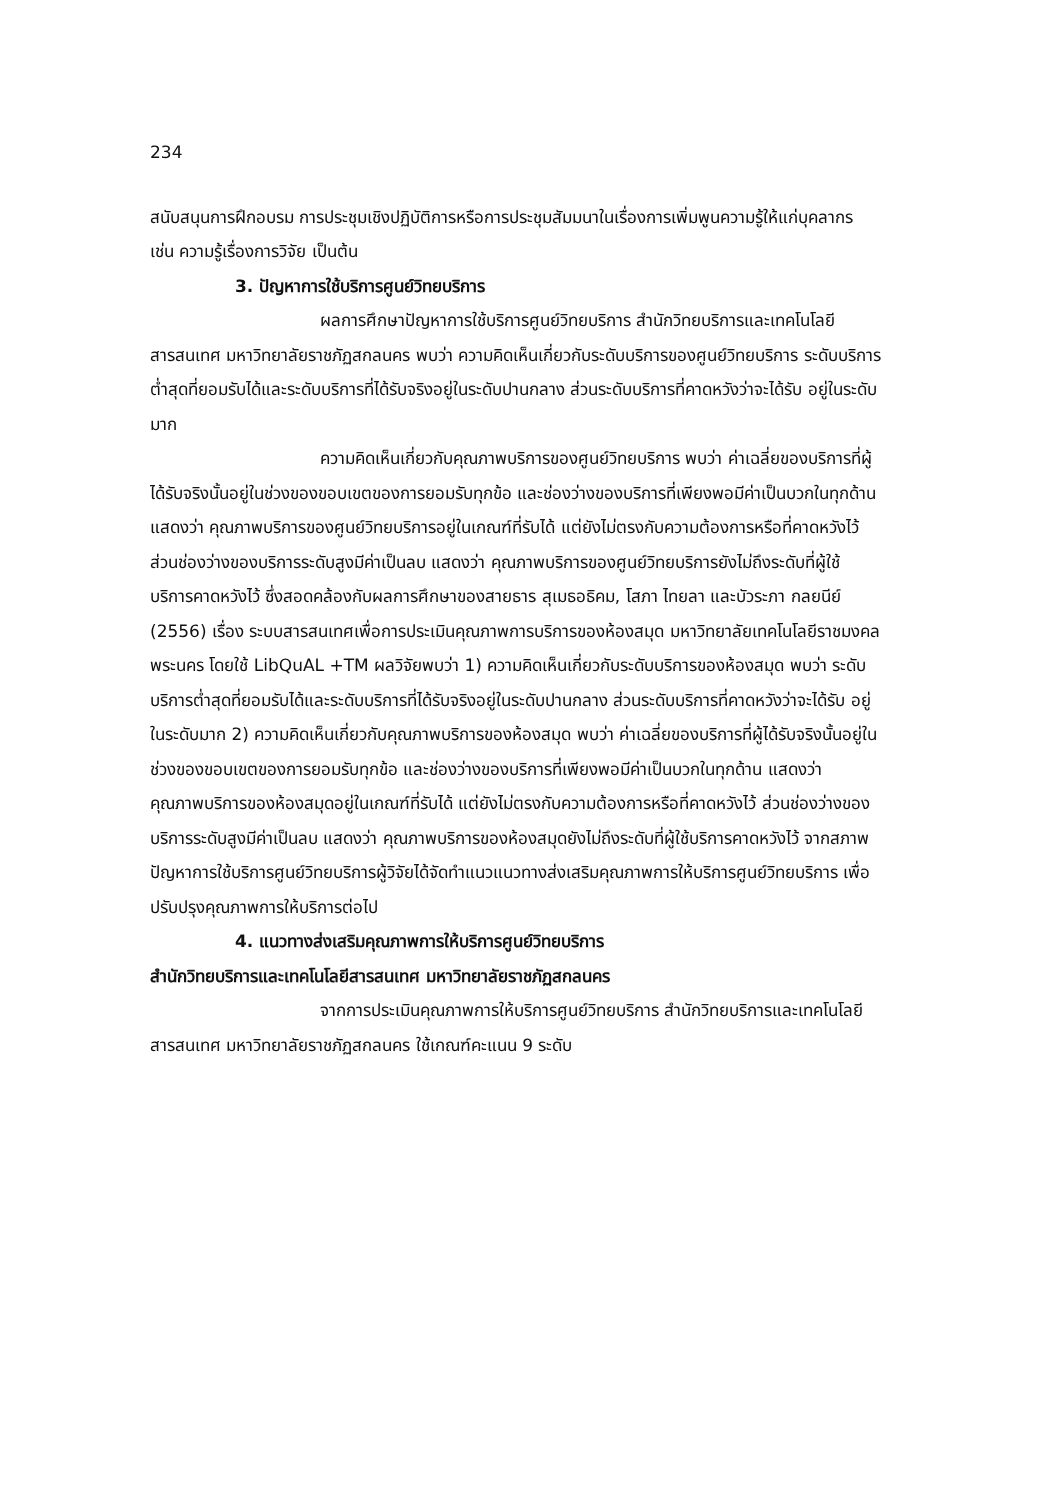234
สนับสนุนการฝึกอบรม การประชุมเชิงปฏิบัติการหรือการประชุมสัมมนาในเรื่องการเพิ่มพูนความรู้ให้แก่บุคลากร เช่น ความรู้เรื่องการวิจัย เป็นต้น
3. ปัญหาการใช้บริการศูนย์วิทยบริการ
ผลการศึกษาปัญหาการใช้บริการศูนย์วิทยบริการ สำนักวิทยบริการและเทคโนโลยีสารสนเทศ มหาวิทยาลัยราชภัฏสกลนคร พบว่า ความคิดเห็นเกี่ยวกับระดับบริการของศูนย์วิทยบริการ ระดับบริการต่ำสุดที่ยอมรับได้และระดับบริการที่ได้รับจริงอยู่ในระดับปานกลาง ส่วนระดับบริการที่คาดหวังว่าจะได้รับ อยู่ในระดับมาก
ความคิดเห็นเกี่ยวกับคุณภาพบริการของศูนย์วิทยบริการ พบว่า ค่าเฉลี่ยของบริการที่ผู้ได้รับจริงนั้นอยู่ในช่วงของขอบเขตของการยอมรับทุกข้อ และช่องว่างของบริการที่เพียงพอมีค่าเป็นบวกในทุกด้าน แสดงว่า คุณภาพบริการของศูนย์วิทยบริการอยู่ในเกณฑ์ที่รับได้ แต่ยังไม่ตรงกับความต้องการหรือที่คาดหวังไว้ ส่วนช่องว่างของบริการระดับสูงมีค่าเป็นลบ แสดงว่า คุณภาพบริการของศูนย์วิทยบริการยังไม่ถึงระดับที่ผู้ใช้บริการคาดหวังไว้ ซึ่งสอดคล้องกับผลการศึกษาของสายธาร สุเมธอธิคม, โสภา ไทยลา และบัวระภา กลยนีย์ (2556) เรื่อง ระบบสารสนเทศเพื่อการประเมินคุณภาพการบริการของห้องสมุด มหาวิทยาลัยเทคโนโลยีราชมงคลพระนคร โดยใช้ LibQuAL +TM ผลวิจัยพบว่า 1) ความคิดเห็นเกี่ยวกับระดับบริการของห้องสมุด พบว่า ระดับบริการต่ำสุดที่ยอมรับได้และระดับบริการที่ได้รับจริงอยู่ในระดับปานกลาง ส่วนระดับบริการที่คาดหวังว่าจะได้รับ อยู่ในระดับมาก 2) ความคิดเห็นเกี่ยวกับคุณภาพบริการของห้องสมุด พบว่า ค่าเฉลี่ยของบริการที่ผู้ได้รับจริงนั้นอยู่ในช่วงของขอบเขตของการยอมรับทุกข้อ และช่องว่างของบริการที่เพียงพอมีค่าเป็นบวกในทุกด้าน แสดงว่า คุณภาพบริการของห้องสมุดอยู่ในเกณฑ์ที่รับได้ แต่ยังไม่ตรงกับความต้องการหรือที่คาดหวังไว้ ส่วนช่องว่างของบริการระดับสูงมีค่าเป็นลบ แสดงว่า คุณภาพบริการของห้องสมุดยังไม่ถึงระดับที่ผู้ใช้บริการคาดหวังไว้ จากสภาพปัญหาการใช้บริการศูนย์วิทยบริการผู้วิจัยได้จัดทำแนวแนวทางส่งเสริมคุณภาพการให้บริการศูนย์วิทยบริการ เพื่อปรับปรุงคุณภาพการให้บริการต่อไป
4. แนวทางส่งเสริมคุณภาพการให้บริการศูนย์วิทยบริการ
สำนักวิทยบริการและเทคโนโลยีสารสนเทศ มหาวิทยาลัยราชภัฏสกลนคร
จากการประเมินคุณภาพการให้บริการศูนย์วิทยบริการ สำนักวิทยบริการและเทคโนโลยีสารสนเทศ มหาวิทยาลัยราชภัฏสกลนคร ใช้เกณฑ์คะแนน 9 ระดับ